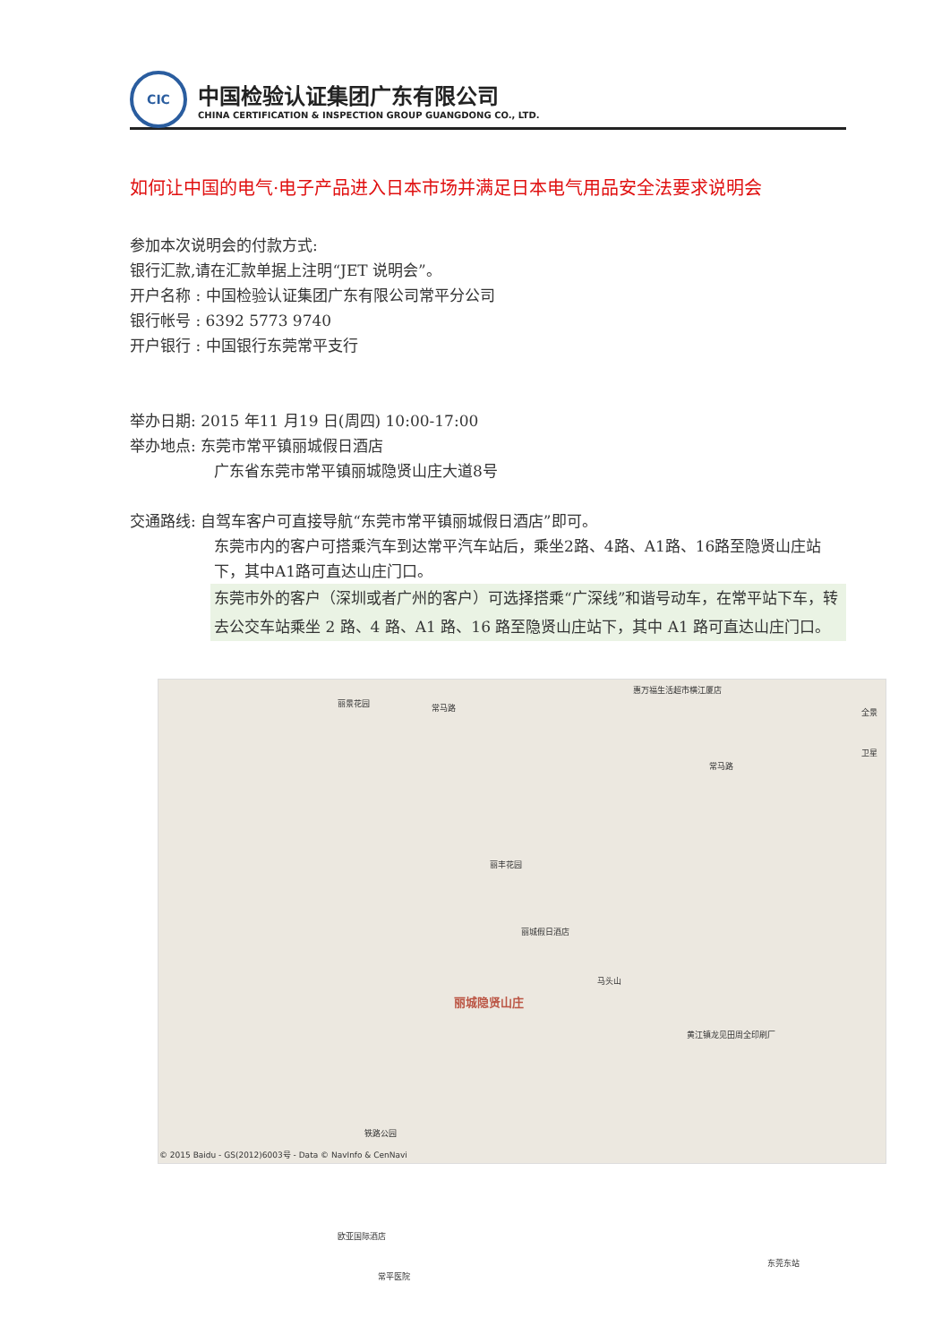CIC
中国检验认证集团广东有限公司
CHINA CERTIFICATION & INSPECTION GROUP GUANGDONG CO., LTD.
如何让中国的电气·电子产品进入日本市场并满足日本电气用品安全法要求说明会
参加本次说明会的付款方式:
银行汇款,请在汇款单据上注明“JET 说明会”。
开户名称 : 中国检验认证集团广东有限公司常平分公司
银行帐号 : 6392 5773 9740
开户银行 : 中国银行东莞常平支行
举办日期: 2015 年11 月19 日(周四) 10:00-17:00
举办地点: 东莞市常平镇丽城假日酒店
广东省东莞市常平镇丽城隐贤山庄大道8号
交通路线: 自驾车客户可直接导航“东莞市常平镇丽城假日酒店”即可。
东莞市内的客户可搭乘汽车到达常平汽车站后，乘坐2路、4路、A1路、16路至隐贤山庄站下，其中A1路可直达山庄门口。
东莞市外的客户（深圳或者广州的客户）可选择搭乘“广深线”和谐号动车，在常平站下车，转去公交车站乘坐 2 路、4 路、A1 路、16 路至隐贤山庄站下，其中 A1 路可直达山庄门口。
丽景花园 常马路
惠万福生活超市横江厦店
常马路
丽丰花园
丽城假日酒店
丽城隐贤山庄
马头山
黄江镇龙见田周全印刷厂
铁路公园
欧亚国际酒店
常平医院
© 2015 Baidu - GS(2012)6003号 - Data © NavInfo & CenNavi
全景
卫星
东莞东站